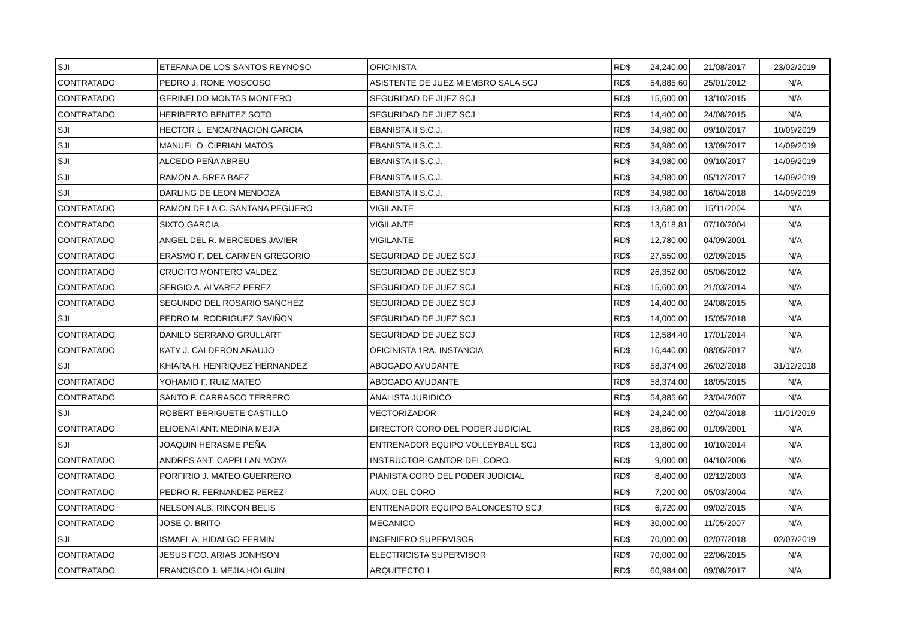| SJI | ETEFANA DE LOS SANTOS REYNOSO | OFICINISTA | RD$ | 24,240.00 | 21/08/2017 | 23/02/2019 |
| CONTRATADO | PEDRO J. RONE MOSCOSO | ASISTENTE DE JUEZ MIEMBRO SALA SCJ | RD$ | 54,885.60 | 25/01/2012 | N/A |
| CONTRATADO | GERINELDO MONTAS MONTERO | SEGURIDAD DE JUEZ SCJ | RD$ | 15,600.00 | 13/10/2015 | N/A |
| CONTRATADO | HERIBERTO BENITEZ SOTO | SEGURIDAD DE JUEZ SCJ | RD$ | 14,400.00 | 24/08/2015 | N/A |
| SJI | HECTOR L. ENCARNACION GARCIA | EBANISTA II S.C.J. | RD$ | 34,980.00 | 09/10/2017 | 10/09/2019 |
| SJI | MANUEL O. CIPRIAN MATOS | EBANISTA II S.C.J. | RD$ | 34,980.00 | 13/09/2017 | 14/09/2019 |
| SJI | ALCEDO PEÑA ABREU | EBANISTA II S.C.J. | RD$ | 34,980.00 | 09/10/2017 | 14/09/2019 |
| SJI | RAMON A. BREA BAEZ | EBANISTA II S.C.J. | RD$ | 34,980.00 | 05/12/2017 | 14/09/2019 |
| SJI | DARLING DE LEON MENDOZA | EBANISTA II S.C.J. | RD$ | 34,980.00 | 16/04/2018 | 14/09/2019 |
| CONTRATADO | RAMON DE LA C. SANTANA PEGUERO | VIGILANTE | RD$ | 13,680.00 | 15/11/2004 | N/A |
| CONTRATADO | SIXTO GARCIA | VIGILANTE | RD$ | 13,618.81 | 07/10/2004 | N/A |
| CONTRATADO | ANGEL DEL R. MERCEDES JAVIER | VIGILANTE | RD$ | 12,780.00 | 04/09/2001 | N/A |
| CONTRATADO | ERASMO F. DEL CARMEN GREGORIO | SEGURIDAD DE JUEZ SCJ | RD$ | 27,550.00 | 02/09/2015 | N/A |
| CONTRATADO | CRUCITO MONTERO VALDEZ | SEGURIDAD DE JUEZ SCJ | RD$ | 26,352.00 | 05/06/2012 | N/A |
| CONTRATADO | SERGIO A. ALVAREZ PEREZ | SEGURIDAD DE JUEZ SCJ | RD$ | 15,600.00 | 21/03/2014 | N/A |
| CONTRATADO | SEGUNDO DEL ROSARIO SANCHEZ | SEGURIDAD DE JUEZ SCJ | RD$ | 14,400.00 | 24/08/2015 | N/A |
| SJI | PEDRO M. RODRIGUEZ SAVIÑON | SEGURIDAD DE JUEZ SCJ | RD$ | 14,000.00 | 15/05/2018 | N/A |
| CONTRATADO | DANILO SERRANO GRULLART | SEGURIDAD DE JUEZ SCJ | RD$ | 12,584.40 | 17/01/2014 | N/A |
| CONTRATADO | KATY J. CALDERON ARAUJO | OFICINISTA 1RA. INSTANCIA | RD$ | 16,440.00 | 08/05/2017 | N/A |
| SJI | KHIARA H. HENRIQUEZ HERNANDEZ | ABOGADO AYUDANTE | RD$ | 58,374.00 | 26/02/2018 | 31/12/2018 |
| CONTRATADO | YOHAMID F. RUIZ MATEO | ABOGADO AYUDANTE | RD$ | 58,374.00 | 18/05/2015 | N/A |
| CONTRATADO | SANTO F. CARRASCO TERRERO | ANALISTA JURIDICO | RD$ | 54,885.60 | 23/04/2007 | N/A |
| SJI | ROBERT BERIGUETE CASTILLO | VECTORIZADOR | RD$ | 24,240.00 | 02/04/2018 | 11/01/2019 |
| CONTRATADO | ELIOENAI ANT. MEDINA MEJIA | DIRECTOR CORO DEL PODER JUDICIAL | RD$ | 28,860.00 | 01/09/2001 | N/A |
| SJI | JOAQUIN HERASME PEÑA | ENTRENADOR EQUIPO VOLLEYBALL SCJ | RD$ | 13,800.00 | 10/10/2014 | N/A |
| CONTRATADO | ANDRES ANT. CAPELLAN MOYA | INSTRUCTOR-CANTOR DEL CORO | RD$ | 9,000.00 | 04/10/2006 | N/A |
| CONTRATADO | PORFIRIO J. MATEO GUERRERO | PIANISTA CORO DEL PODER JUDICIAL | RD$ | 8,400.00 | 02/12/2003 | N/A |
| CONTRATADO | PEDRO R. FERNANDEZ PEREZ | AUX. DEL CORO | RD$ | 7,200.00 | 05/03/2004 | N/A |
| CONTRATADO | NELSON ALB. RINCON BELIS | ENTRENADOR EQUIPO BALONCESTO SCJ | RD$ | 6,720.00 | 09/02/2015 | N/A |
| CONTRATADO | JOSE O. BRITO | MECANICO | RD$ | 30,000.00 | 11/05/2007 | N/A |
| SJI | ISMAEL A. HIDALGO FERMIN | INGENIERO SUPERVISOR | RD$ | 70,000.00 | 02/07/2018 | 02/07/2019 |
| CONTRATADO | JESUS FCO. ARIAS JONHSON | ELECTRICISTA SUPERVISOR | RD$ | 70,000.00 | 22/06/2015 | N/A |
| CONTRATADO | FRANCISCO J. MEJIA HOLGUIN | ARQUITECTO I | RD$ | 60,984.00 | 09/08/2017 | N/A |